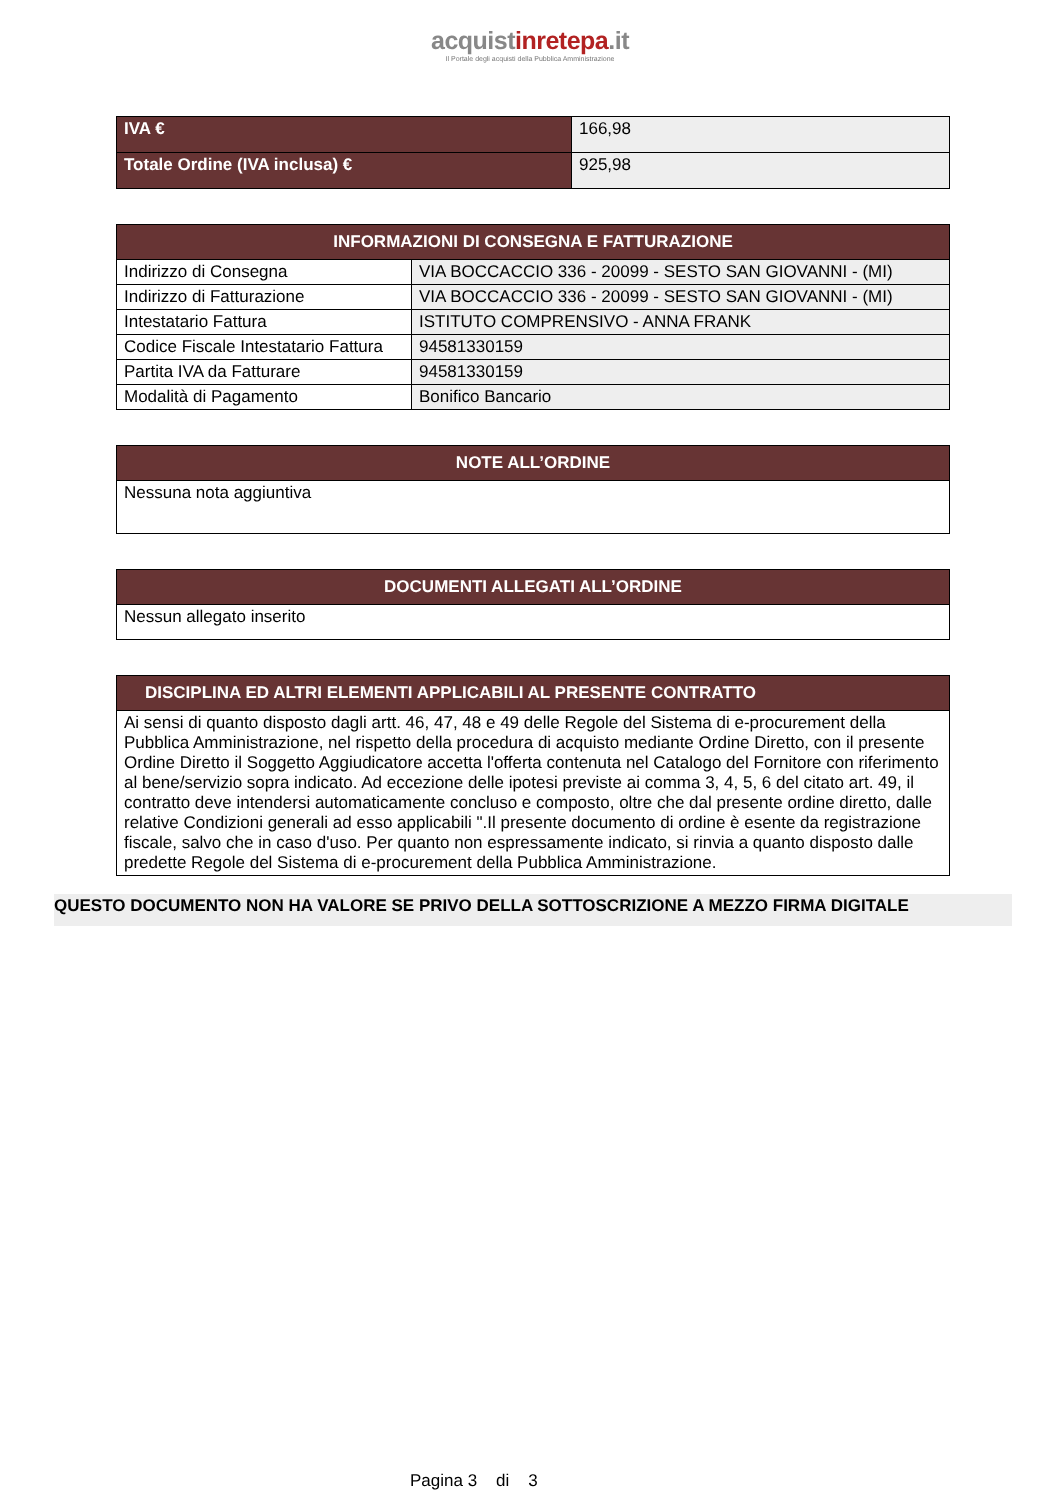acquistinretepa.it
Il Portale degli acquisti della Pubblica Amministrazione
| IVA € | 166,98 |
| Totale Ordine (IVA inclusa) € | 925,98 |
| INFORMAZIONI DI CONSEGNA E FATTURAZIONE | |
| --- | --- |
| Indirizzo di Consegna | VIA BOCCACCIO 336 - 20099 - SESTO SAN GIOVANNI - (MI) |
| Indirizzo di Fatturazione | VIA BOCCACCIO 336 - 20099 - SESTO SAN GIOVANNI - (MI) |
| Intestatario Fattura | ISTITUTO COMPRENSIVO - ANNA FRANK |
| Codice Fiscale Intestatario Fattura | 94581330159 |
| Partita IVA da Fatturare | 94581330159 |
| Modalità di Pagamento | Bonifico Bancario |
| NOTE ALL’ORDINE |
| --- |
| Nessuna nota aggiuntiva |
| DOCUMENTI ALLEGATI ALL’ORDINE |
| --- |
| Nessun allegato inserito |
| DISCIPLINA ED ALTRI ELEMENTI APPLICABILI AL PRESENTE CONTRATTO |
| --- |
| Ai sensi di quanto disposto dagli artt. 46, 47, 48 e 49 delle Regole del Sistema di e-procurement della Pubblica Amministrazione, nel rispetto della procedura di acquisto mediante Ordine Diretto, con il presente Ordine Diretto il Soggetto Aggiudicatore accetta l'offerta contenuta nel Catalogo del Fornitore con riferimento al bene/servizio sopra indicato. Ad eccezione delle ipotesi previste ai comma 3, 4, 5, 6 del citato art. 49, il contratto deve intendersi automaticamente concluso e composto, oltre che dal presente ordine diretto, dalle relative Condizioni generali ad esso applicabili ".Il presente documento di ordine è esente da registrazione fiscale, salvo che in caso d'uso. Per quanto non espressamente indicato, si rinvia a quanto disposto dalle predette Regole del Sistema di e-procurement della Pubblica Amministrazione. |
QUESTO DOCUMENTO NON HA VALORE SE PRIVO DELLA SOTTOSCRIZIONE A MEZZO FIRMA DIGITALE
Pagina 3 di 3